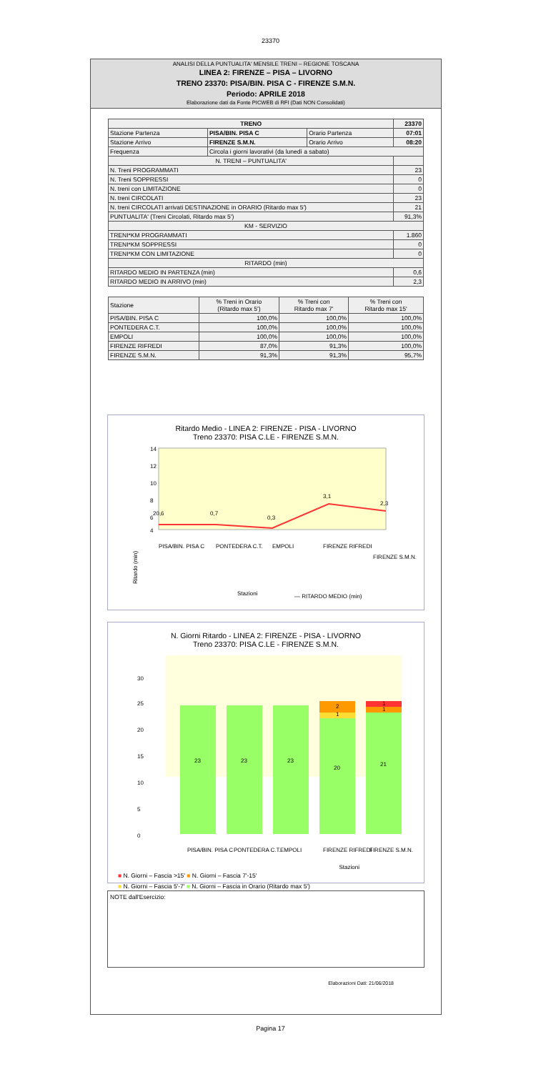23370
ANALISI DELLA PUNTUALITA' MENSILE TRENI – REGIONE TOSCANA
LINEA 2: FIRENZE – PISA – LIVORNO
TRENO 23370: PISA/BIN. PISA C - FIRENZE S.M.N.
Periodo: APRILE 2018
Elaborazione dati da Fonte PICWEB di RFI (Dati NON Consolidati)
| TRENO | | | 23370 |
| --- | --- | --- | --- |
| Stazione Partenza | PISA/BIN. PISA C | Orario Partenza | 07:01 |
| Stazione Arrivo | FIRENZE S.M.N. | Orario Arrivo | 08:20 |
| Frequenza | Circola i giorni lavorativi (da lunedì a sabato) | | |
| N. TRENI – PUNTUALITA' | | | |
| N. Treni PROGRAMMATI | | | 23 |
| N. Treni SOPPRESSI | | | 0 |
| N. treni con LIMITAZIONE | | | 0 |
| N. treni CIRCOLATI | | | 23 |
| N. treni CIRCOLATI arrivati DESTINAZIONE in ORARIO (Ritardo max 5') | | | 21 |
| PUNTUALITA' (Treni Circolati, Ritardo max 5') | | | 91,3% |
| KM - SERVIZIO | | | |
| TRENI*KM PROGRAMMATI | | | 1.860 |
| TRENI*KM SOPPRESSI | | | 0 |
| TRENI*KM CON LIMITAZIONE | | | 0 |
| RITARDO (min) | | | |
| RITARDO MEDIO IN PARTENZA (min) | | | 0,6 |
| RITARDO MEDIO IN ARRIVO (min) | | | 2,3 |
| Stazione | % Treni in Orario (Ritardo max 5') | % Treni con Ritardo max 7' | % Treni con Ritardo max 15' |
| --- | --- | --- | --- |
| PISA/BIN. PISA C | 100,0% | 100,0% | 100,0% |
| PONTEDERA C.T. | 100,0% | 100,0% | 100,0% |
| EMPOLI | 100,0% | 100,0% | 100,0% |
| FIRENZE RIFREDI | 87,0% | 91,3% | 100,0% |
| FIRENZE S.M.N. | 91,3% | 91,3% | 95,7% |
Ritardo Medio - LINEA 2: FIRENZE - PISA - LIVORNO
Treno 23370: PISA C.LE - FIRENZE S.M.N.
Ritardo (min)
14
12
10
8
6
4
20,6
0,7
0,3
3,1
2,3
Stazioni
— RITARDO MEDIO (min)
PISA/BIN. PISA C
PONTEDERA C.T.
EMPOLI
FIRENZE RIFREDI
FIRENZE S.M.N.
N. Giorni Ritardo - LINEA 2: FIRENZE - PISA - LIVORNO
Treno 23370: PISA C.LE - FIRENZE S.M.N.
23
23
23
20
1
2
21
1
1
30
25
20
15
10
5
0
PISA/BIN. PISA C
PONTEDERA C.T.
EMPOLI
FIRENZE RIFREDI
FIRENZE S.M.N.
Stazioni
■ N. Giorni – Fascia >15' ■ N. Giorni – Fascia 7'-15'
■ N. Giorni – Fascia 5'-7' ■ N. Giorni – Fascia in Orario (Ritardo max 5')
NOTE dall'Esercizio:
Elaborazioni Dati: 21/06/2018
Pagina 17